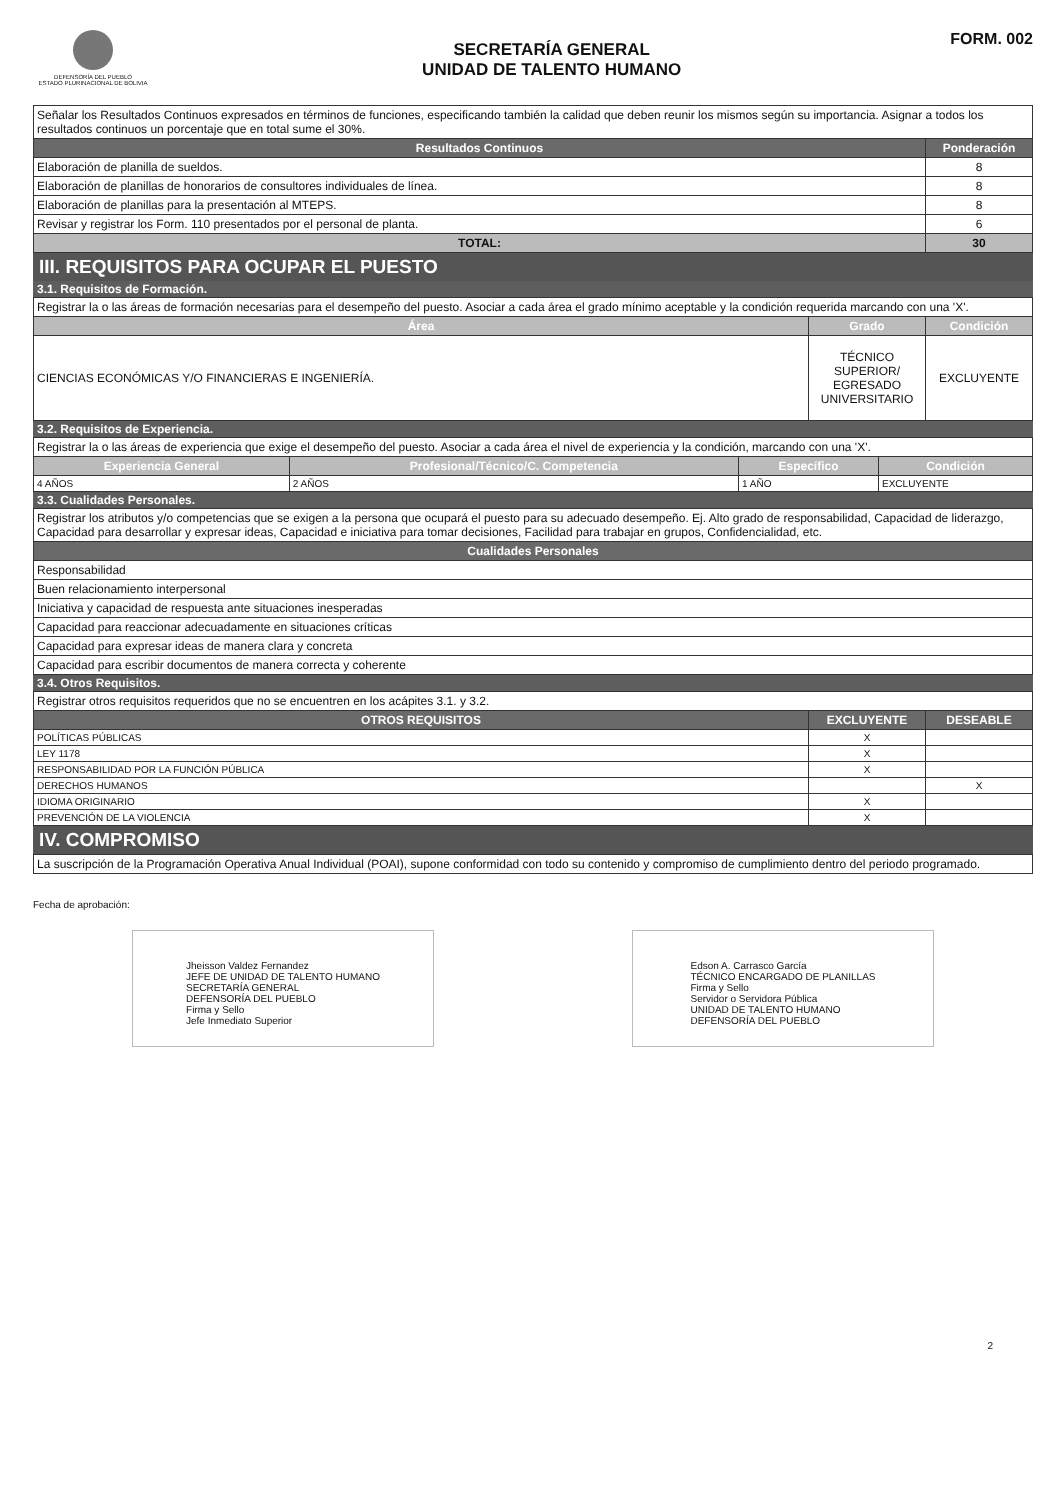DEFENSORÍA DEL PUEBLO
ESTADO PLURINACIONAL DE BOLIVIA
SECRETARÍA GENERAL
UNIDAD DE TALENTO HUMANO
FORM. 002
| Señalar los Resultados Continuos expresados en términos de funciones, especificando también la calidad que deben reunir los mismos según su importancia. Asignar a todos los resultados continuos un porcentaje que en total sume el 30%. | |
| Resultados Continuos | Ponderación |
| Elaboración de planilla de sueldos. | 8 |
| Elaboración de planillas de honorarios de consultores individuales de línea. | 8 |
| Elaboración de planillas para la presentación al MTEPS. | 8 |
| Revisar y registrar los Form. 110 presentados por el personal de planta. | 6 |
| TOTAL: | 30 |
III. REQUISITOS PARA OCUPAR EL PUESTO
3.1. Requisitos de Formación.
| Registrar la o las áreas de formación necesarias para el desempeño del puesto. Asociar a cada área el grado mínimo aceptable y la condición requerida marcando con una 'X'. | | |
| Área | Grado | Condición |
| CIENCIAS ECONÓMICAS Y/O FINANCIERAS E INGENIERÍA. | TÉCNICO SUPERIOR/ EGRESADO UNIVERSITARIO | EXCLUYENTE |
3.2. Requisitos de Experiencia.
| Registrar la o las áreas de experiencia que exige el desempeño del puesto. Asociar a cada área el nivel de experiencia y la condición, marcando con una 'X'. | | | |
| Experiencia General | Profesional/Técnico/C. Competencia | Específico | Condición |
| 4 AÑOS | 2 AÑOS | 1 AÑO | EXCLUYENTE |
3.3. Cualidades Personales.
| Registrar los atributos y/o competencias que se exigen a la persona que ocupará el puesto para su adecuado desempeño. Ej. Alto grado de responsabilidad, Capacidad de liderazgo, Capacidad para desarrollar y expresar ideas, Capacidad e iniciativa para tomar decisiones, Facilidad para trabajar en grupos, Confidencialidad, etc. |
| Cualidades Personales |
| Responsabilidad |
| Buen relacionamiento interpersonal |
| Iniciativa y capacidad de respuesta ante situaciones inesperadas |
| Capacidad para reaccionar adecuadamente en situaciones críticas |
| Capacidad para expresar ideas de manera clara y concreta |
| Capacidad para escribir documentos de manera correcta y coherente |
3.4. Otros Requisitos.
| Registrar otros requisitos requeridos que no se encuentren en los acápites 3.1. y 3.2. | | |
| OTROS REQUISITOS | EXCLUYENTE | DESEABLE |
| POLÍTICAS PÚBLICAS | X | |
| LEY 1178 | X | |
| RESPONSABILIDAD POR LA FUNCIÓN PÚBLICA | X | |
| DERECHOS HUMANOS | | X |
| IDIOMA ORIGINARIO | X | |
| PREVENCIÓN DE LA VIOLENCIA | X | |
IV. COMPROMISO
| La suscripción de la Programación Operativa Anual Individual (POAI), supone conformidad con todo su contenido y compromiso de cumplimiento dentro del periodo programado. |
Fecha de aprobación:
Jheisson Valdez Fernandez
JEFE DE UNIDAD DE TALENTO HUMANO
SECRETARÍA GENERAL
DEFENSORÍA DEL PUEBLO
Firma y Sello
Jefe Inmediato Superior
Edson A. Carrasco García
TÉCNICO ENCARGADO DE PLANILLAS
Firma y Sello
Servidor o Servidora Pública
UNIDAD DE TALENTO HUMANO
DEFENSORÍA DEL PUEBLO
2